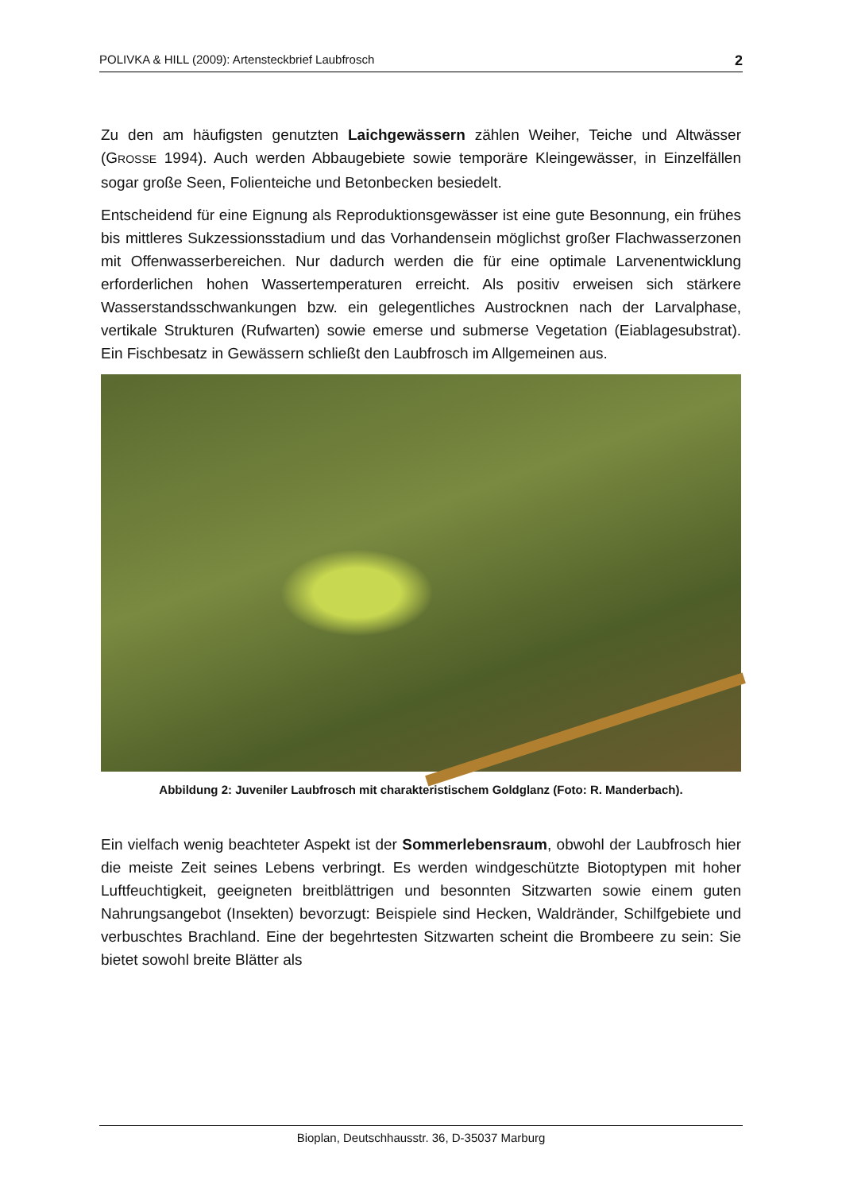POLIVKA & HILL (2009): Artensteckbrief Laubfrosch 2
Zu den am häufigsten genutzten Laichgewässern zählen Weiher, Teiche und Altwässer (GROSSE 1994). Auch werden Abbaugebiete sowie temporäre Kleingewässer, in Einzelfällen sogar große Seen, Folienteiche und Betonbecken besiedelt.
Entscheidend für eine Eignung als Reproduktionsgewässer ist eine gute Besonnung, ein frühes bis mittleres Sukzessionsstadium und das Vorhandensein möglichst großer Flachwasserzonen mit Offenwasserbereichen. Nur dadurch werden die für eine optimale Larvenentwicklung erforderlichen hohen Wassertemperaturen erreicht. Als positiv erweisen sich stärkere Wasserstandsschwankungen bzw. ein gelegentliches Austrocknen nach der Larvalphase, vertikale Strukturen (Rufwarten) sowie emerse und submerse Vegetation (Eiablagesubstrat). Ein Fischbesatz in Gewässern schließt den Laubfrosch im Allgemeinen aus.
Abbildung 2: Juveniler Laubfrosch mit charakteristischem Goldglanz (Foto: R. Manderbach).
Ein vielfach wenig beachteter Aspekt ist der Sommerlebensraum, obwohl der Laubfrosch hier die meiste Zeit seines Lebens verbringt. Es werden windgeschützte Biotoptypen mit hoher Luftfeuchtigkeit, geeigneten breitblättrigen und besonnten Sitzwarten sowie einem guten Nahrungsangebot (Insekten) bevorzugt: Beispiele sind Hecken, Waldränder, Schilfgebiete und verbuschtes Brachland. Eine der begehrtesten Sitzwarten scheint die Brombeere zu sein: Sie bietet sowohl breite Blätter als
Bioplan, Deutschhausstr. 36, D-35037 Marburg